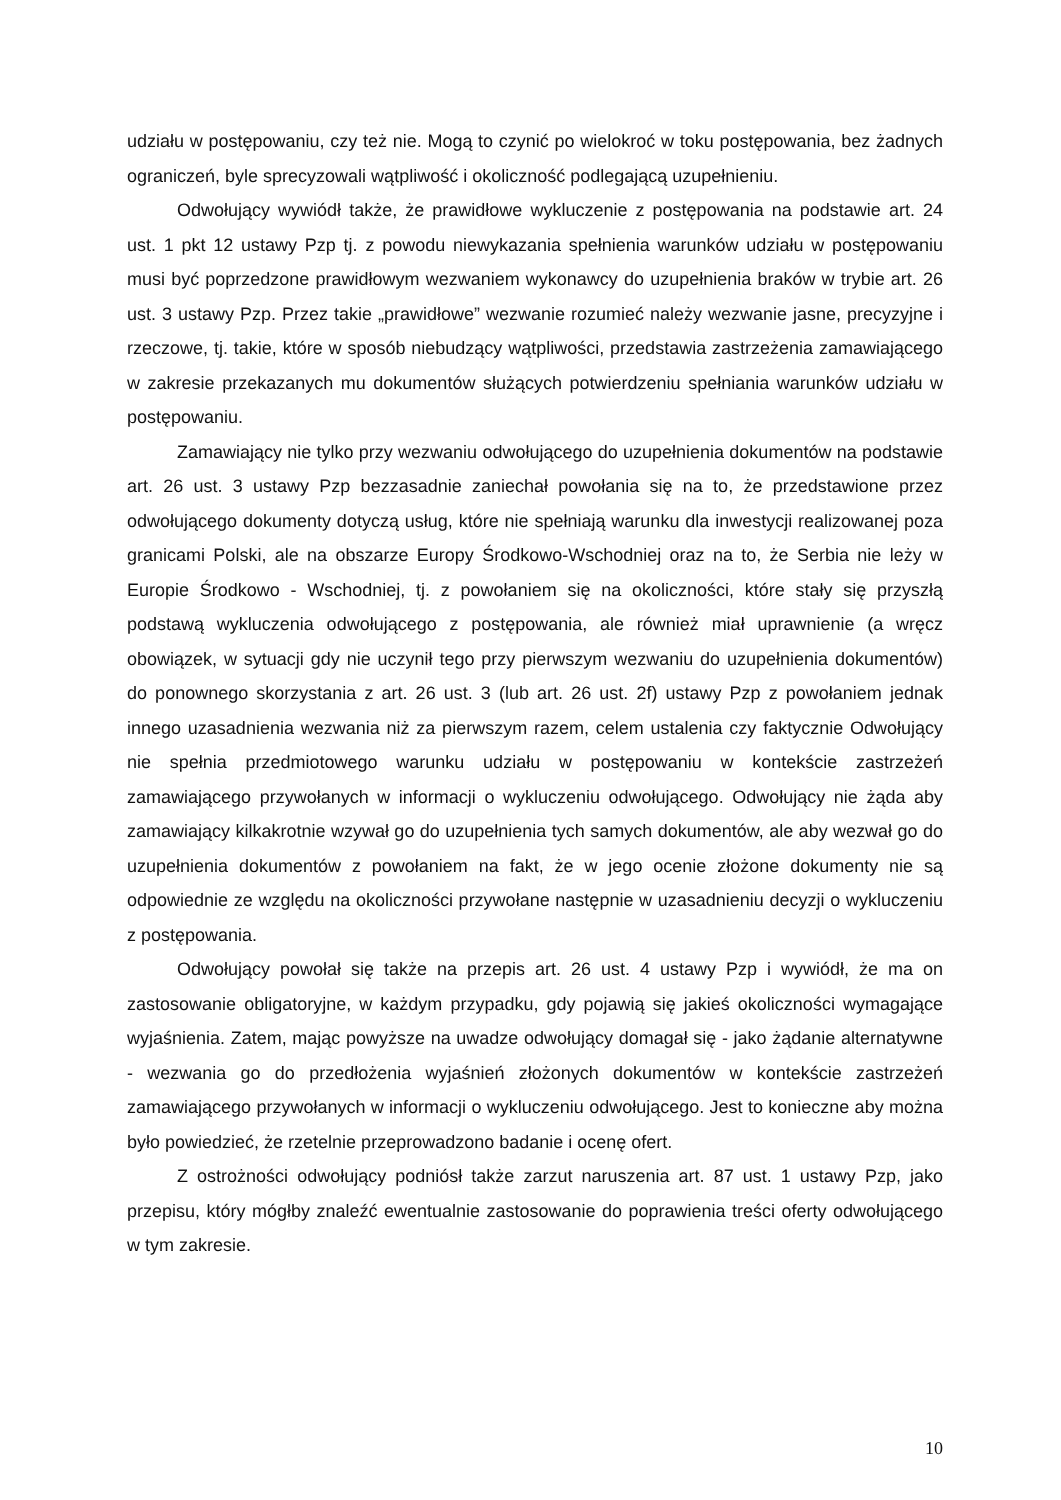udziału w postępowaniu, czy też nie. Mogą to czynić po wielokroć w toku postępowania, bez żadnych ograniczeń, byle sprecyzowali wątpliwość i okoliczność podlegającą uzupełnieniu.
Odwołujący wywiódł także, że prawidłowe wykluczenie z postępowania na podstawie art. 24 ust. 1 pkt 12 ustawy Pzp tj. z powodu niewykazania spełnienia warunków udziału w postępowaniu musi być poprzedzone prawidłowym wezwaniem wykonawcy do uzupełnienia braków w trybie art. 26 ust. 3 ustawy Pzp. Przez takie „prawidłowe” wezwanie rozumieć należy wezwanie jasne, precyzyjne i rzeczowe, tj. takie, które w sposób niebudzący wątpliwości, przedstawia zastrzeżenia zamawiającego w zakresie przekazanych mu dokumentów służących potwierdzeniu spełniania warunków udziału w postępowaniu.
Zamawiający nie tylko przy wezwaniu odwołującego do uzupełnienia dokumentów na podstawie art. 26 ust. 3 ustawy Pzp bezzasadnie zaniechał powołania się na to, że przedstawione przez odwołującego dokumenty dotyczą usług, które nie spełniają warunku dla inwestycji realizowanej poza granicami Polski, ale na obszarze Europy Środkowo-Wschodniej oraz na to, że Serbia nie leży w Europie Środkowo - Wschodniej, tj. z powołaniem się na okoliczności, które stały się przyszłą podstawą wykluczenia odwołującego z postępowania, ale również miał uprawnienie (a wręcz obowiązek, w sytuacji gdy nie uczynił tego przy pierwszym wezwaniu do uzupełnienia dokumentów) do ponownego skorzystania z art. 26 ust. 3 (lub art. 26 ust. 2f) ustawy Pzp z powołaniem jednak innego uzasadnienia wezwania niż za pierwszym razem, celem ustalenia czy faktycznie Odwołujący nie spełnia przedmiotowego warunku udziału w postępowaniu w kontekście zastrzeżeń zamawiającego przywołanych w informacji o wykluczeniu odwołującego. Odwołujący nie żąda aby zamawiający kilkakrotnie wzywał go do uzupełnienia tych samych dokumentów, ale aby wezwał go do uzupełnienia dokumentów z powołaniem na fakt, że w jego ocenie złożone dokumenty nie są odpowiednie ze względu na okoliczności przywołane następnie w uzasadnieniu decyzji o wykluczeniu z postępowania.
Odwołujący powołał się także na przepis art. 26 ust. 4 ustawy Pzp i wywiódł, że ma on zastosowanie obligatoryjne, w każdym przypadku, gdy pojawią się jakieś okoliczności wymagające wyjaśnienia. Zatem, mając powyższe na uwadze odwołujący domagał się - jako żądanie alternatywne - wezwania go do przedłożenia wyjaśnień złożonych dokumentów w kontekście zastrzeżeń zamawiającego przywołanych w informacji o wykluczeniu odwołującego. Jest to konieczne aby można było powiedzieć, że rzetelnie przeprowadzono badanie i ocenę ofert.
Z ostrożności odwołujący podniósł także zarzut naruszenia art. 87 ust. 1 ustawy Pzp, jako przepisu, który mógłby znaleźć ewentualnie zastosowanie do poprawienia treści oferty odwołującego w tym zakresie.
10